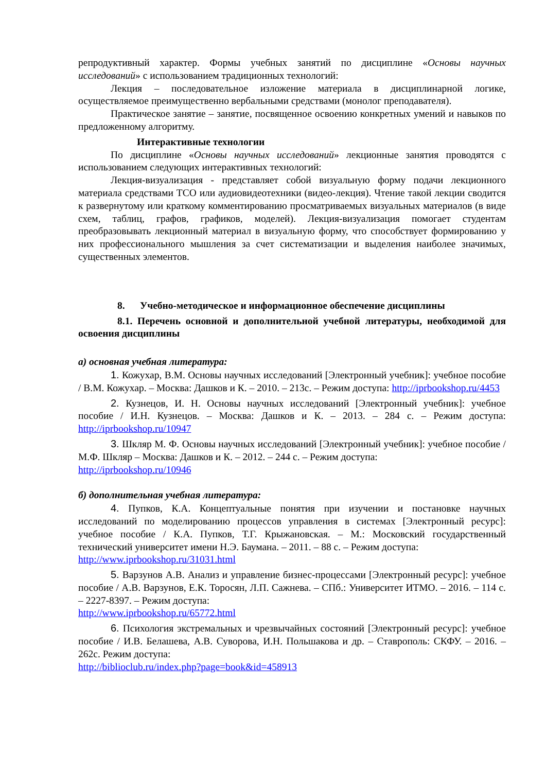репродуктивный характер. Формы учебных занятий по дисциплине «Основы научных исследований» с использованием традиционных технологий:
Лекция – последовательное изложение материала в дисциплинарной логике, осуществляемое преимущественно вербальными средствами (монолог преподавателя).
Практическое занятие – занятие, посвященное освоению конкретных умений и навыков по предложенному алгоритму.
Интерактивные технологии
По дисциплине «Основы научных исследований» лекционные занятия проводятся с использованием следующих интерактивных технологий:
Лекция-визуализация - представляет собой визуальную форму подачи лекционного материала средствами ТСО или аудиовидеотехники (видео-лекция). Чтение такой лекции сводится к развернутому или краткому комментированию просматриваемых визуальных материалов (в виде схем, таблиц, графов, графиков, моделей). Лекция-визуализация помогает студентам преобразовывать лекционный материал в визуальную форму, что способствует формированию у них профессионального мышления за счет систематизации и выделения наиболее значимых, существенных элементов.
8. Учебно-методическое и информационное обеспечение дисциплины
8.1. Перечень основной и дополнительной учебной литературы, необходимой для освоения дисциплины
а) основная учебная литература:
1. Кожухар, В.М. Основы научных исследований [Электронный учебник]: учебное пособие / В.М. Кожухар. – Москва: Дашков и К. – 2010. – 213с. – Режим доступа: http://iprbookshop.ru/4453
2. Кузнецов, И. Н. Основы научных исследований [Электронный учебник]: учебное пособие / И.Н. Кузнецов. – Москва: Дашков и К. – 2013. – 284 с. – Режим доступа: http://iprbookshop.ru/10947
3. Шкляр М. Ф. Основы научных исследований [Электронный учебник]: учебное пособие / М.Ф. Шкляр – Москва: Дашков и К. – 2012. – 244 с. – Режим доступа:
http://iprbookshop.ru/10946
б) дополнительная учебная литература:
4. Пупков, К.А. Концептуальные понятия при изучении и постановке научных исследований по моделированию процессов управления в системах [Электронный ресурс]: учебное пособие / К.А. Пупков, Т.Г. Крыжановская. – М.: Московский государственный технический университет имени Н.Э. Баумана. – 2011. – 88 с. – Режим доступа:
http://www.iprbookshop.ru/31031.html
5. Варзунов А.В. Анализ и управление бизнес-процессами [Электронный ресурс]: учебное пособие / А.В. Варзунов, Е.К. Торосян, Л.П. Сажнева. – СПб.: Университет ИТМО. – 2016. – 114 с. – 2227-8397. – Режим доступа:
http://www.iprbookshop.ru/65772.html
6. Психология экстремальных и чрезвычайных состояний [Электронный ресурс]: учебное пособие / И.В. Белашева, А.В. Суворова, И.Н. Польшакова и др. – Ставрополь: СКФУ. – 2016. – 262с. Режим доступа:
http://biblioclub.ru/index.php?page=book&id=458913